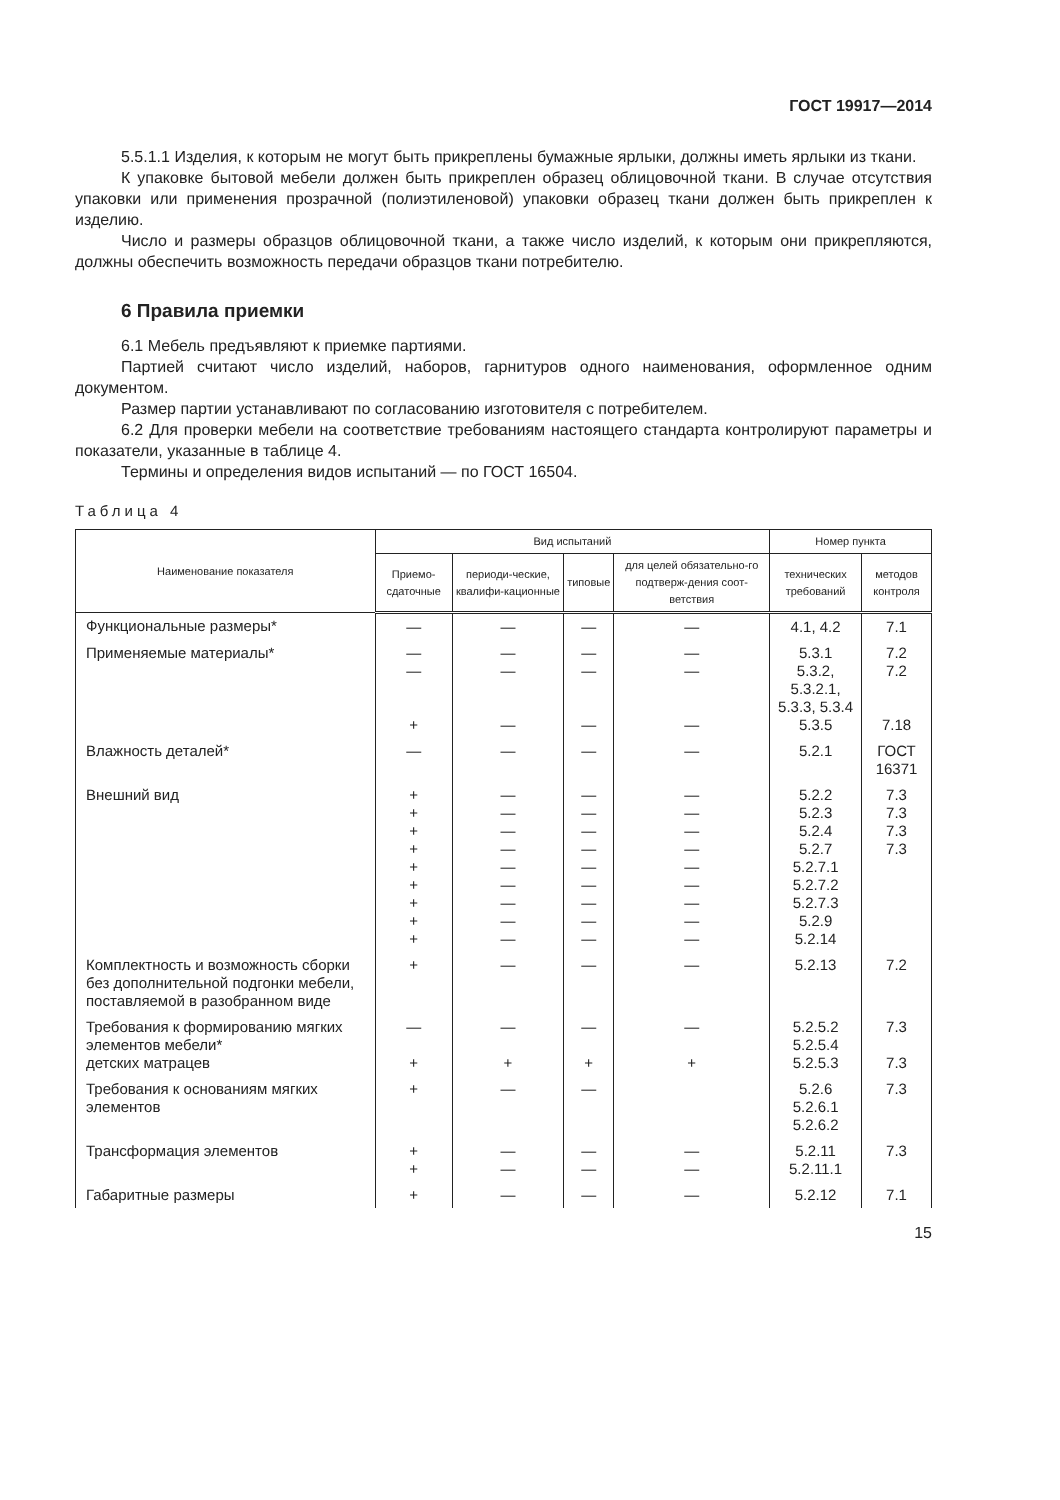ГОСТ 19917—2014
5.5.1.1 Изделия, к которым не могут быть прикреплены бумажные ярлыки, должны иметь ярлыки из ткани.
К упаковке бытовой мебели должен быть прикреплен образец облицовочной ткани. В случае отсутствия упаковки или применения прозрачной (полиэтиленовой) упаковки образец ткани должен быть прикреплен к изделию.
Число и размеры образцов облицовочной ткани, а также число изделий, к которым они прикрепляются, должны обеспечить возможность передачи образцов ткани потребителю.
6 Правила приемки
6.1 Мебель предъявляют к приемке партиями.
Партией считают число изделий, наборов, гарнитуров одного наименования, оформленное одним документом.
Размер партии устанавливают по согласованию изготовителя с потребителем.
6.2 Для проверки мебели на соответствие требованиям настоящего стандарта контролируют параметры и показатели, указанные в таблице 4.
Термины и определения видов испытаний — по ГОСТ 16504.
Таблица 4
| Наименование показателя | Вид испытаний | | | | Номер пункта | |
| --- | --- | --- | --- | --- | --- | --- |
| | Приемо-сдаточные | периоди-ческие, квалифи-кационные | типовые | для целей обязательно-го подтверж-дения соот-ветствия | технических требований | методов контроля |
| Функциональные размеры* | — | — | — | — | 4.1, 4.2 | 7.1 |
| Применяемые материалы* | — — + | — — — | — — — | — — — | 5.3.1 5.3.2, 5.3.2.1, 5.3.3, 5.3.4 5.3.5 | 7.2 7.2 7.18 |
| Влажность деталей* | — | — | — | — | 5.2.1 | ГОСТ 16371 |
| Внешний вид | + + + + + + + + + | — — — — — — — — — | — — — — — — — — — | — — — — — — — — — | 5.2.2 5.2.3 5.2.4 5.2.7 5.2.7.1 5.2.7.2 5.2.7.3 5.2.9 5.2.14 | 7.3 7.3 7.3 7.3 |
| Комплектность и возможность сборки без дополнительной подгонки мебели, поставляемой в разобранном виде | + | — | — | — | 5.2.13 | 7.2 |
| Требования к формированию мягких элементов мебели* детских матрацев | — + | — + | — + | — + | 5.2.5.2 5.2.5.4 5.2.5.3 | 7.3 7.3 |
| Требования к основаниям мягких элементов | + | — | — | | 5.2.6 5.2.6.1 5.2.6.2 | 7.3 |
| Трансформация элементов | + + | — — | — — | — — | 5.2.11 5.2.11.1 | 7.3 |
| Габаритные размеры | + | — | — | — | 5.2.12 | 7.1 |
15